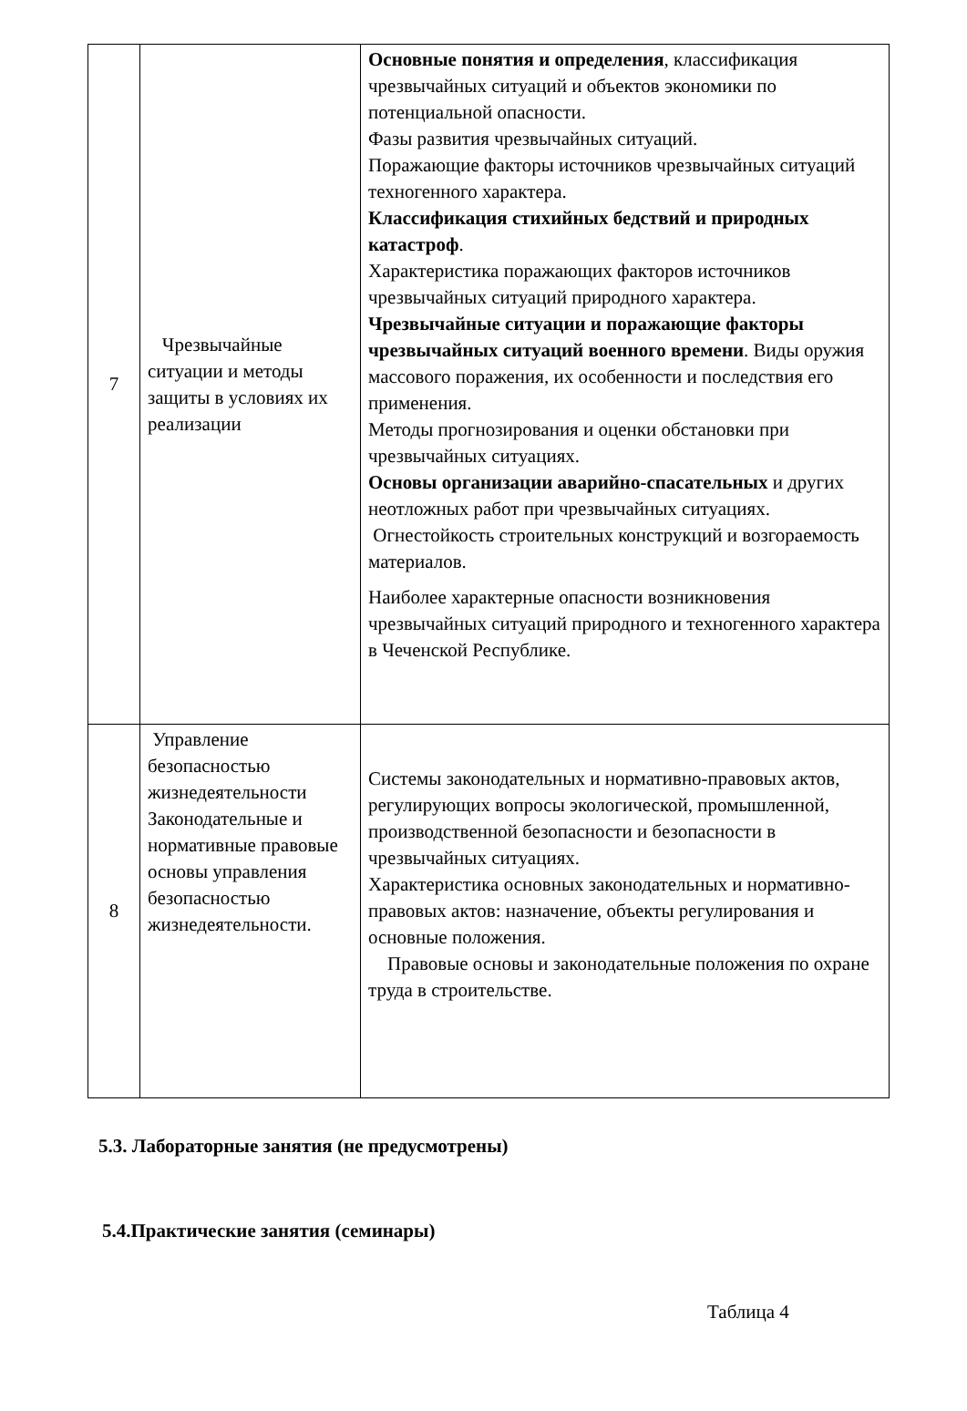| 7 | Чрезвычайные ситуации и методы защиты в условиях их реализации | Основные понятия и определения , классификация чрезвычайных ситуаций и объектов экономики по потенциальной опасности. Фазы развития чрезвычайных ситуаций. Поражающие факторы источников чрезвычайных ситуаций техногенного характера. Классификация стихийных бедствий и природных катастроф . Характеристика поражающих факторов источников чрезвычайных ситуаций природного характера. Чрезвычайные ситуации и поражающие факторы чрезвычайных ситуаций военного времени . Виды оружия массового поражения, их особенности и последствия его применения. Методы прогнозирования и оценки обстановки при чрезвычайных ситуациях. Основы организации аварийно-спасательных и других неотложных работ при чрезвычайных ситуациях. Огнестойкость строительных конструкций и возгораемость материалов. Наиболее характерные опасности возникновения чрезвычайных ситуаций природного и техногенного характера в Чеченской Республике. |
| 8 | Управление безопасностью жизнедеятельности Законодательные и нормативные правовые основы управления безопасностью жизнедеятельности. | Системы законодательных и нормативно-правовых актов, регулирующих вопросы экологической, промышленной, производственной безопасности и безопасности в чрезвычайных ситуациях. Характеристика основных законодательных и нормативно-правовых актов: назначение, объекты регулирования и основные положения. Правовые основы и законодательные положения по охране труда в строительстве. |
5.3. Лабораторные занятия (не предусмотрены)
5.4.Практические занятия (семинары)
Таблица 4